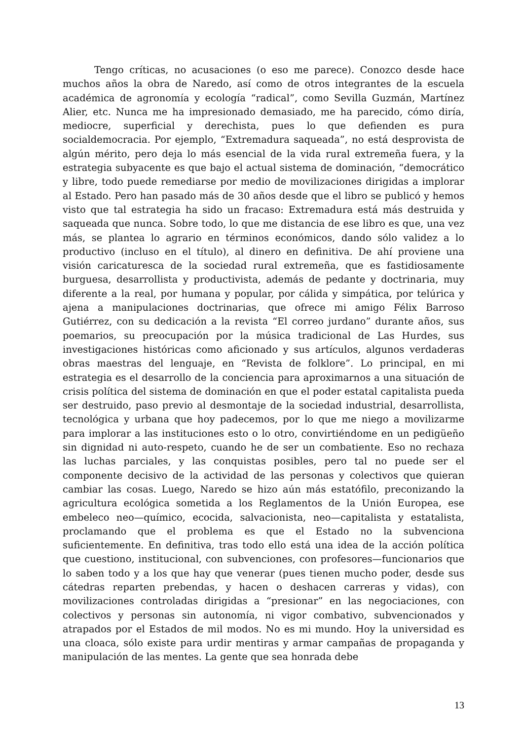Tengo críticas, no acusaciones (o eso me parece). Conozco desde hace muchos años la obra de Naredo, así como de otros integrantes de la escuela académica de agronomía y ecología “radical”, como Sevilla Guzmán, Martínez Alier, etc. Nunca me ha impresionado demasiado, me ha parecido, cómo diría, mediocre, superficial y derechista, pues lo que defienden es pura socialdemocracia. Por ejemplo, “Extremadura saqueada”, no está desprovista de algún mérito, pero deja lo más esencial de la vida rural extremeña fuera, y la estrategia subyacente es que bajo el actual sistema de dominación, “democrático y libre, todo puede remediarse por medio de movilizaciones dirigidas a implorar al Estado. Pero han pasado más de 30 años desde que el libro se publicó y hemos visto que tal estrategia ha sido un fracaso: Extremadura está más destruida y saqueada que nunca. Sobre todo, lo que me distancia de ese libro es que, una vez más, se plantea lo agrario en términos económicos, dando sólo validez a lo productivo (incluso en el título), al dinero en definitiva. De ahí proviene una visión caricaturesca de la sociedad rural extremeña, que es fastidiosamente burguesa, desarrollista y productivista, además de pedante y doctrinaria, muy diferente a la real, por humana y popular, por cálida y simpática, por telúrica y ajena a manipulaciones doctrinarias, que ofrece mi amigo Félix Barroso Gutiérrez, con su dedicación a la revista “El correo jurdano” durante años, sus poemarios, su preocupación por la música tradicional de Las Hurdes, sus investigaciones históricas como aficionado y sus artículos, algunos verdaderas obras maestras del lenguaje, en “Revista de folklore”. Lo principal, en mi estrategia es el desarrollo de la conciencia para aproximarnos a una situación de crisis política del sistema de dominación en que el poder estatal capitalista pueda ser destruido, paso previo al desmontaje de la sociedad industrial, desarrollista, tecnológica y urbana que hoy padecemos, por lo que me niego a movilizarme para implorar a las instituciones esto o lo otro, convirtiéndome en un pedigüeño sin dignidad ni auto-respeto, cuando he de ser un combatiente. Eso no rechaza las luchas parciales, y las conquistas posibles, pero tal no puede ser el componente decisivo de la actividad de las personas y colectivos que quieran cambiar las cosas. Luego, Naredo se hizo aún más estatófilo, preconizando la agricultura ecológica sometida a los Reglamentos de la Unión Europea, ese embeleco neo—químico, ecocida, salvacionista, neo—capitalista y estatalista, proclamando que el problema es que el Estado no la subvenciona suficientemente. En definitiva, tras todo ello está una idea de la acción política que cuestiono, institucional, con subvenciones, con profesores—funcionarios que lo saben todo y a los que hay que venerar (pues tienen mucho poder, desde sus cátedras reparten prebendas, y hacen o deshacen carreras y vidas), con movilizaciones controladas dirigidas a “presionar” en las negociaciones, con colectivos y personas sin autonomía, ni vigor combativo, subvencionados y atrapados por el Estados de mil modos. No es mi mundo. Hoy la universidad es una cloaca, sólo existe para urdir mentiras y armar campañas de propaganda y manipulación de las mentes. La gente que sea honrada debe
13